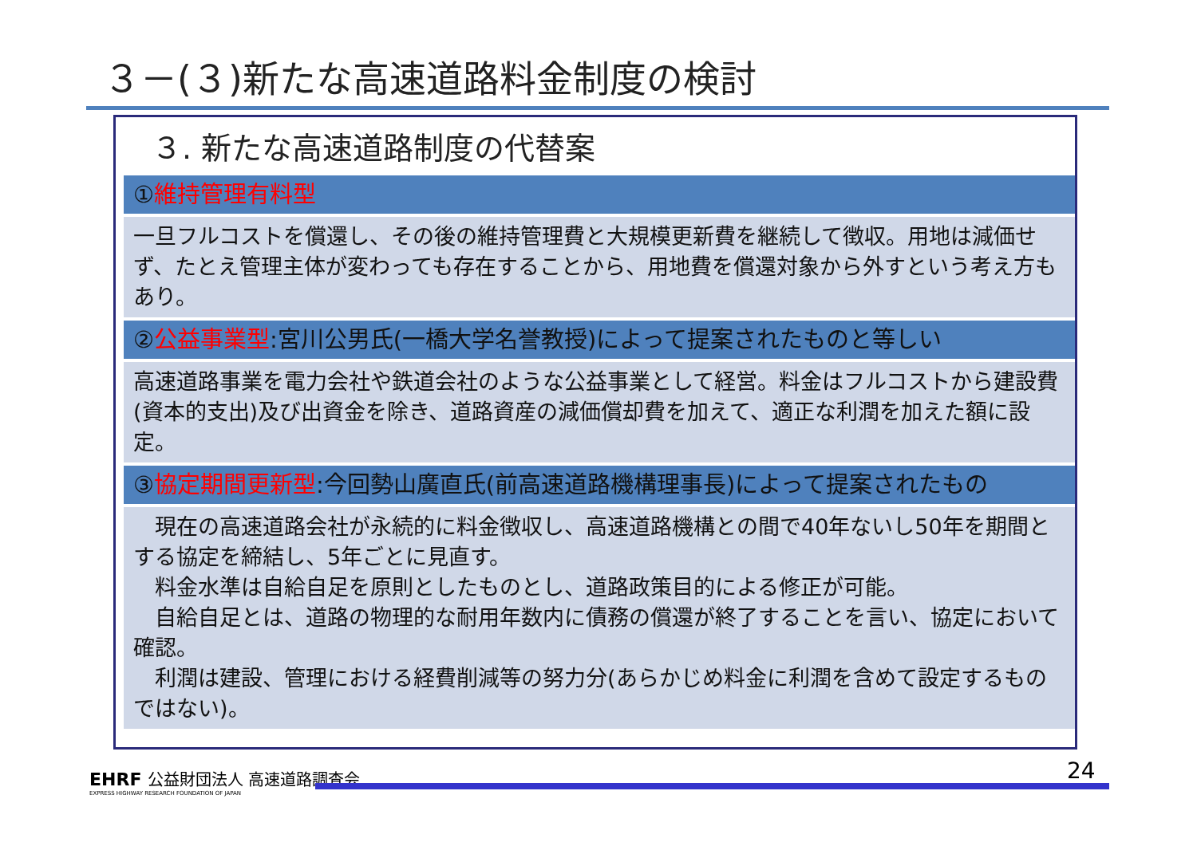３－(３)新たな高速道路料金制度の検討
３. 新たな高速道路制度の代替案
①維持管理有料型
一旦フルコストを償還し、その後の維持管理費と大規模更新費を継続して徴収。用地は減価せず、たとえ管理主体が変わっても存在することから、用地費を償還対象から外すという考え方もあり。
②公益事業型:宮川公男氏(一橋大学名誉教授)によって提案されたものと等しい
高速道路事業を電力会社や鉄道会社のような公益事業として経営。料金はフルコストから建設費(資本的支出)及び出資金を除き、道路資産の減価償却費を加えて、適正な利潤を加えた額に設定。
③協定期間更新型:今回勢山廣直氏(前高速道路機構理事長)によって提案されたもの
　現在の高速道路会社が永続的に料金徴収し、高速道路機構との間で40年ないし50年を期間とする協定を締結し、5年ごとに見直す。
　料金水準は自給自足を原則としたものとし、道路政策目的による修正が可能。
　自給自足とは、道路の物理的な耐用年数内に債務の償還が終了することを言い、協定において確認。
　利潤は建設、管理における経費削減等の努力分(あらかじめ料金に利潤を含めて設定するものではない)。
EHRF 公益財団法人 高速道路調査会
EXPRESS HIGHWAY RESEARCH FOUNDATION OF JAPAN
24